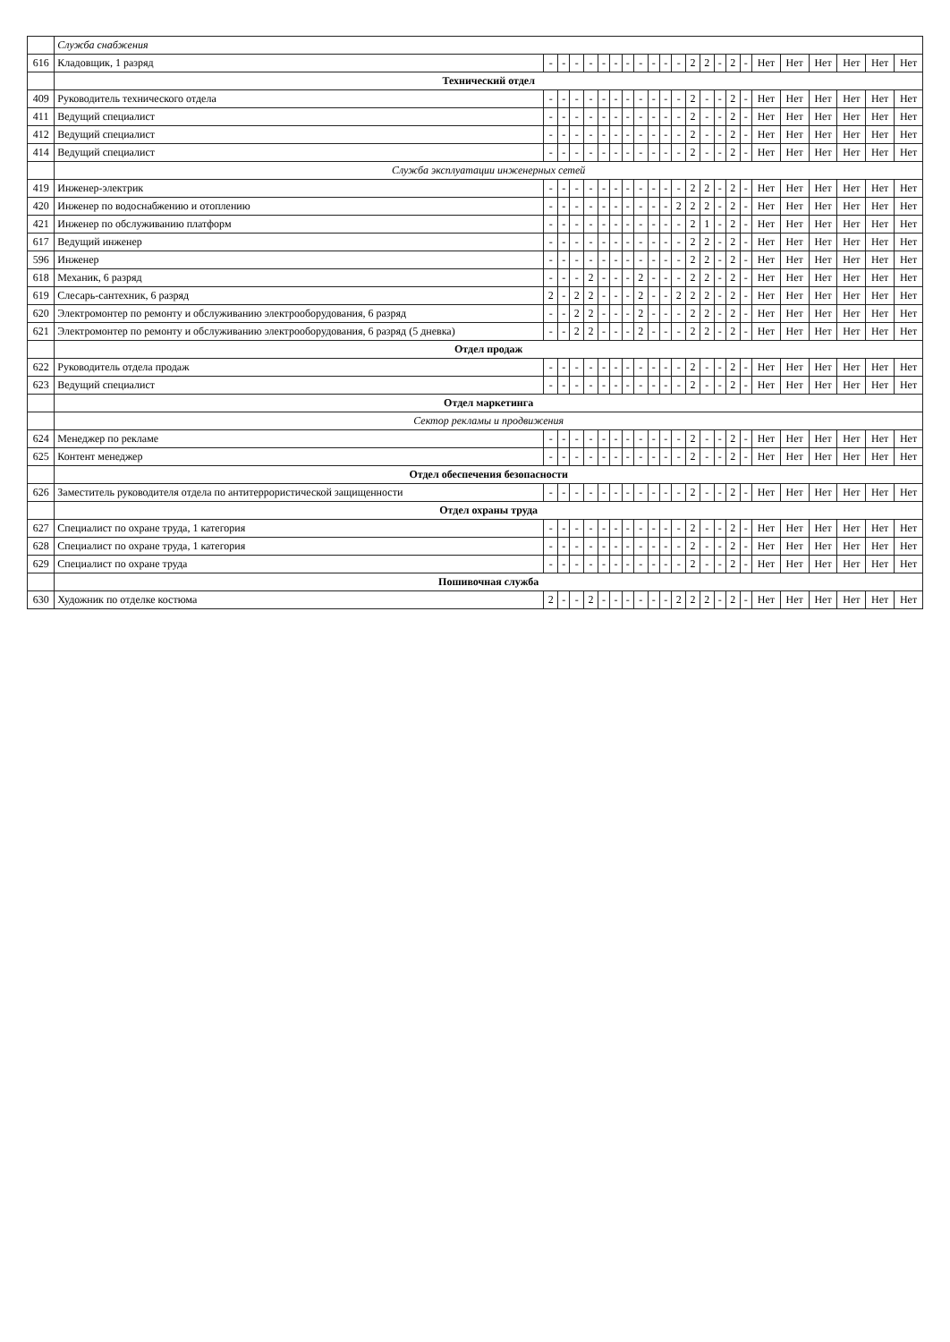| | Служба снабжения | | | | | | | | | | | | | | | | | | | | | | |
| 616 | Кладовщик, 1 разряд | - | - | - | - | - | - | - | - | - | - | - | 2 | 2 | - | 2 | - | Нет | Нет | Нет | Нет | Нет | Нет |
| | Технический отдел | | | | | | | | | | | | | | | | | | | | | | |
| 409 | Руководитель технического отдела | - | - | - | - | - | - | - | - | - | - | - | 2 | - | - | 2 | - | Нет | Нет | Нет | Нет | Нет | Нет |
| 411 | Ведущий специалист | - | - | - | - | - | - | - | - | - | - | - | 2 | - | - | 2 | - | Нет | Нет | Нет | Нет | Нет | Нет |
| 412 | Ведущий специалист | - | - | - | - | - | - | - | - | - | - | - | 2 | - | - | 2 | - | Нет | Нет | Нет | Нет | Нет | Нет |
| 414 | Ведущий специалист | - | - | - | - | - | - | - | - | - | - | - | 2 | - | - | 2 | - | Нет | Нет | Нет | Нет | Нет | Нет |
| | Служба эксплуатации инженерных сетей | | | | | | | | | | | | | | | | | | | | | | |
| 419 | Инженер-электрик | - | - | - | - | - | - | - | - | - | - | - | 2 | 2 | - | 2 | - | Нет | Нет | Нет | Нет | Нет | Нет |
| 420 | Инженер по водоснабжению и отоплению | - | - | - | - | - | - | - | - | - | - | 2 | 2 | 2 | - | 2 | - | Нет | Нет | Нет | Нет | Нет | Нет |
| 421 | Инженер по обслуживанию платформ | - | - | - | - | - | - | - | - | - | - | - | 2 | 1 | - | 2 | - | Нет | Нет | Нет | Нет | Нет | Нет |
| 617 | Ведущий инженер | - | - | - | - | - | - | - | - | - | - | - | 2 | 2 | - | 2 | - | Нет | Нет | Нет | Нет | Нет | Нет |
| 596 | Инженер | - | - | - | - | - | - | - | - | - | - | - | 2 | 2 | - | 2 | - | Нет | Нет | Нет | Нет | Нет | Нет |
| 618 | Механик, 6 разряд | - | - | - | 2 | - | - | - | 2 | - | - | - | 2 | 2 | - | 2 | - | Нет | Нет | Нет | Нет | Нет | Нет |
| 619 | Слесарь-сантехник, 6 разряд | 2 | - | 2 | 2 | - | - | - | 2 | - | - | 2 | 2 | 2 | - | 2 | - | Нет | Нет | Нет | Нет | Нет | Нет |
| 620 | Электромонтер по ремонту и обслуживанию электрооборудования, 6 разряд | - | - | 2 | 2 | - | - | - | 2 | - | - | - | 2 | 2 | - | 2 | - | Нет | Нет | Нет | Нет | Нет | Нет |
| 621 | Электромонтер по ремонту и обслуживанию электрооборудования, 6 разряд (5 дневка) | - | - | 2 | 2 | - | - | - | 2 | - | - | - | 2 | 2 | - | 2 | - | Нет | Нет | Нет | Нет | Нет | Нет |
| | Отдел продаж | | | | | | | | | | | | | | | | | | | | | | |
| 622 | Руководитель отдела продаж | - | - | - | - | - | - | - | - | - | - | - | 2 | - | - | 2 | - | Нет | Нет | Нет | Нет | Нет | Нет |
| 623 | Ведущий специалист | - | - | - | - | - | - | - | - | - | - | - | 2 | - | - | 2 | - | Нет | Нет | Нет | Нет | Нет | Нет |
| | Отдел маркетинга | | | | | | | | | | | | | | | | | | | | | | |
| | Сектор рекламы и продвижения | | | | | | | | | | | | | | | | | | | | | | |
| 624 | Менеджер по рекламе | - | - | - | - | - | - | - | - | - | - | - | 2 | - | - | 2 | - | Нет | Нет | Нет | Нет | Нет | Нет |
| 625 | Контент менеджер | - | - | - | - | - | - | - | - | - | - | - | 2 | - | - | 2 | - | Нет | Нет | Нет | Нет | Нет | Нет |
| | Отдел обеспечения безопасности | | | | | | | | | | | | | | | | | | | | | | |
| 626 | Заместитель руководителя отдела по антитеррористической защищенности | - | - | - | - | - | - | - | - | - | - | - | 2 | - | - | 2 | - | Нет | Нет | Нет | Нет | Нет | Нет |
| | Отдел охраны труда | | | | | | | | | | | | | | | | | | | | | | |
| 627 | Специалист по охране труда, 1 категория | - | - | - | - | - | - | - | - | - | - | - | 2 | - | - | 2 | - | Нет | Нет | Нет | Нет | Нет | Нет |
| 628 | Специалист по охране труда, 1 категория | - | - | - | - | - | - | - | - | - | - | - | 2 | - | - | 2 | - | Нет | Нет | Нет | Нет | Нет | Нет |
| 629 | Специалист по охране труда | - | - | - | - | - | - | - | - | - | - | - | 2 | - | - | 2 | - | Нет | Нет | Нет | Нет | Нет | Нет |
| | Пошивочная служба | | | | | | | | | | | | | | | | | | | | | | |
| 630 | Художник по отделке костюма | 2 | - | - | 2 | - | - | - | - | - | - | 2 | 2 | 2 | - | 2 | - | Нет | Нет | Нет | Нет | Нет | Нет |